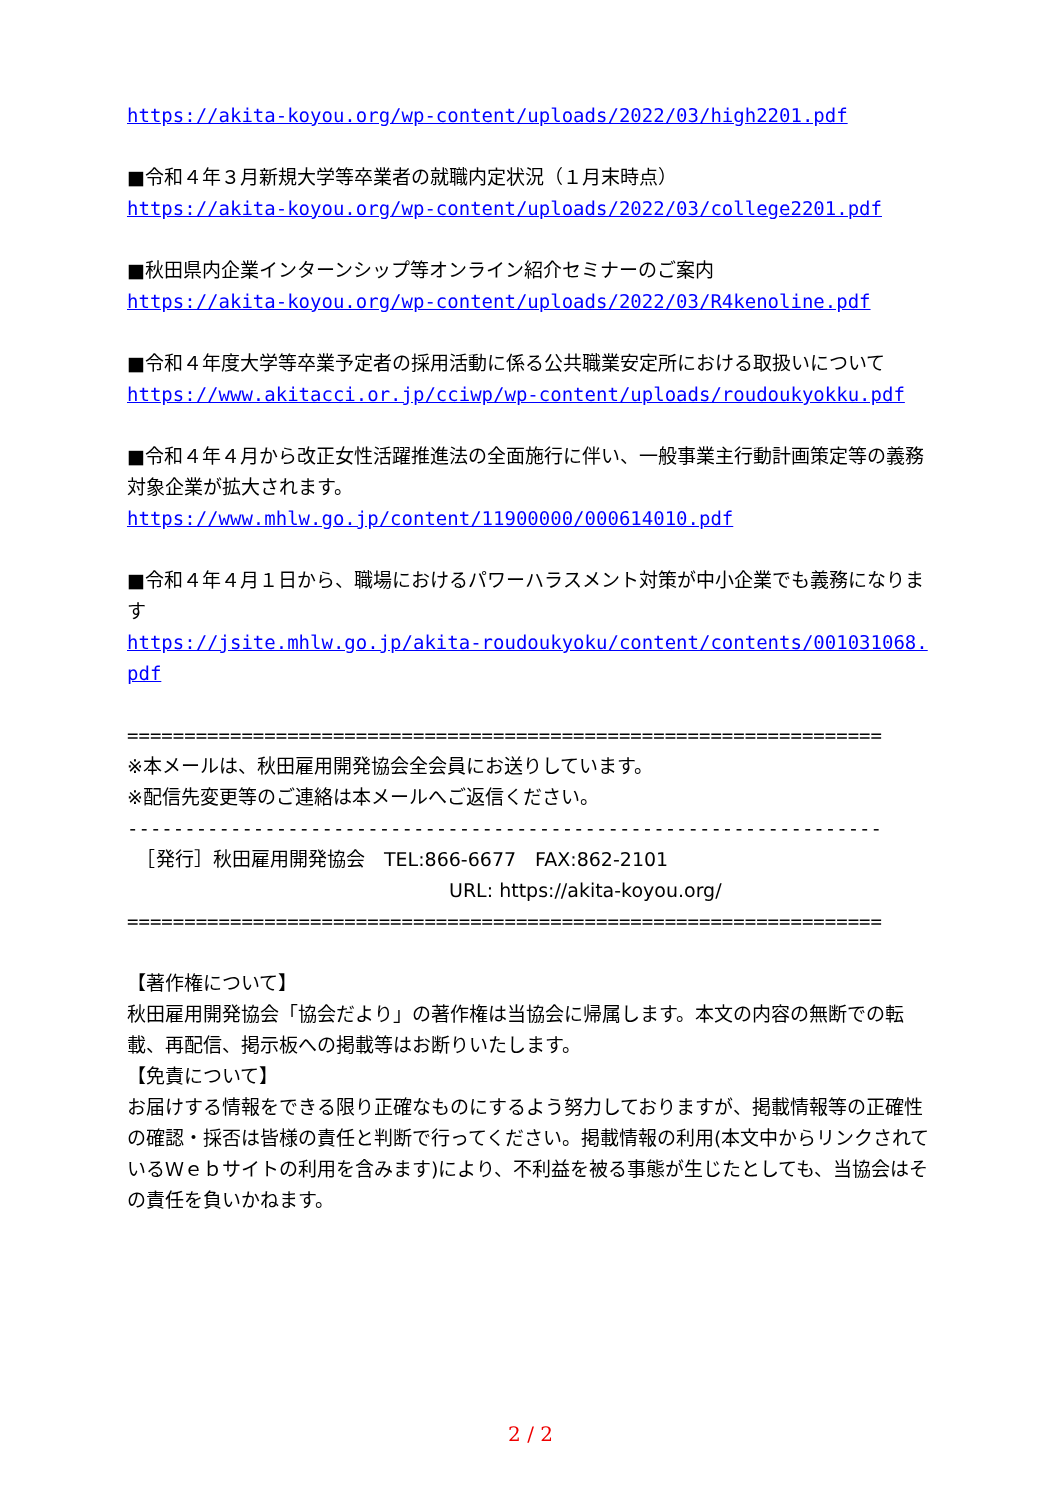https://akita-koyou.org/wp-content/uploads/2022/03/high2201.pdf
■令和４年３月新規大学等卒業者の就職内定状況（１月末時点）
https://akita-koyou.org/wp-content/uploads/2022/03/college2201.pdf
■秋田県内企業インターンシップ等オンライン紹介セミナーのご案内
https://akita-koyou.org/wp-content/uploads/2022/03/R4kenoline.pdf
■令和４年度大学等卒業予定者の採用活動に係る公共職業安定所における取扱いについて
https://www.akitacci.or.jp/cciwp/wp-content/uploads/roudoukyokku.pdf
■令和４年４月から改正女性活躍推進法の全面施行に伴い、一般事業主行動計画策定等の義務対象企業が拡大されます。
https://www.mhlw.go.jp/content/11900000/000614010.pdf
■令和４年４月１日から、職場におけるパワーハラスメント対策が中小企業でも義務になります
https://jsite.mhlw.go.jp/akita-roudoukyoku/content/contents/001031068.pdf
==================================================================
※本メールは、秋田雇用開発協会全会員にお送りしています。
※配信先変更等のご連絡は本メールへご返信ください。
------------------------------------------------------------------
　［発行］秋田雇用開発協会　TEL:866-6677　FAX:862-2101
URL: https://akita-koyou.org/
==================================================================
【著作権について】
秋田雇用開発協会「協会だより」の著作権は当協会に帰属します。本文の内容の無断での転載、再配信、掲示板への掲載等はお断りいたします。
【免責について】
お届けする情報をできる限り正確なものにするよう努力しておりますが、掲載情報等の正確性の確認・採否は皆様の責任と判断で行ってください。掲載情報の利用(本文中からリンクされているＷｅｂサイトの利用を含みます)により、不利益を被る事態が生じたとしても、当協会はその責任を負いかねます。
2 / 2